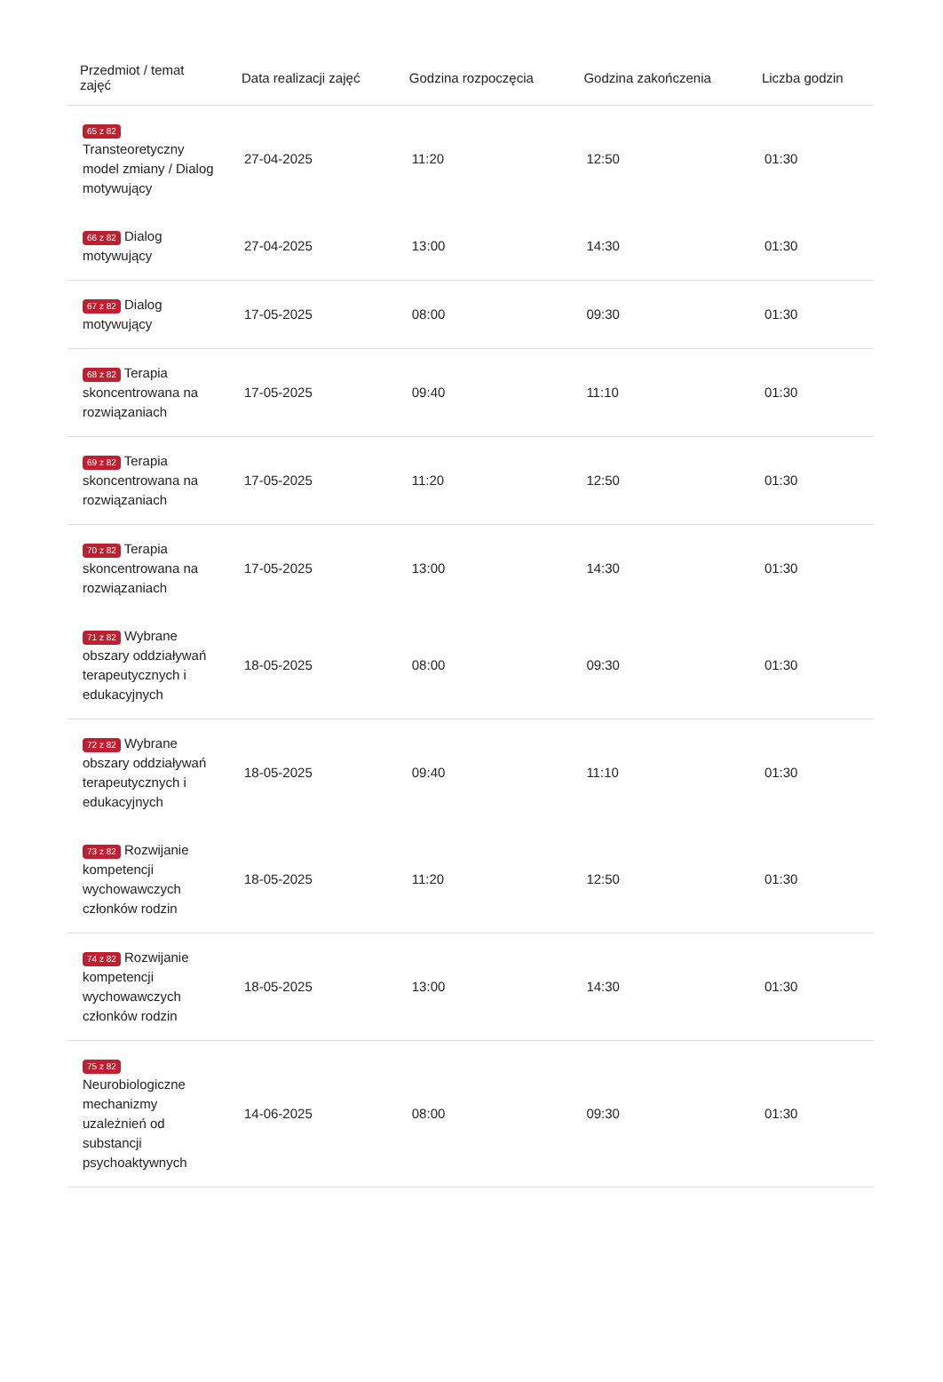| Przedmiot / temat zajęć | Data realizacji zajęć | Godzina rozpoczęcia | Godzina zakończenia | Liczba godzin |
| --- | --- | --- | --- | --- |
| 65 z 82 Transteoretyczny model zmiany / Dialog motywujący | 27-04-2025 | 11:20 | 12:50 | 01:30 |
| 66 z 82 Dialog motywujący | 27-04-2025 | 13:00 | 14:30 | 01:30 |
| 67 z 82 Dialog motywujący | 17-05-2025 | 08:00 | 09:30 | 01:30 |
| 68 z 82 Terapia skoncentrowana na rozwiązaniach | 17-05-2025 | 09:40 | 11:10 | 01:30 |
| 69 z 82 Terapia skoncentrowana na rozwiązaniach | 17-05-2025 | 11:20 | 12:50 | 01:30 |
| 70 z 82 Terapia skoncentrowana na rozwiązaniach | 17-05-2025 | 13:00 | 14:30 | 01:30 |
| 71 z 82 Wybrane obszary oddziaływań terapeutycznych i edukacyjnych | 18-05-2025 | 08:00 | 09:30 | 01:30 |
| 72 z 82 Wybrane obszary oddziaływań terapeutycznych i edukacyjnych | 18-05-2025 | 09:40 | 11:10 | 01:30 |
| 73 z 82 Rozwijanie kompetencji wychowawczych członków rodzin | 18-05-2025 | 11:20 | 12:50 | 01:30 |
| 74 z 82 Rozwijanie kompetencji wychowawczych członków rodzin | 18-05-2025 | 13:00 | 14:30 | 01:30 |
| 75 z 82 Neurobiologiczne mechanizmy uzależnień od substancji psychoaktywnych | 14-06-2025 | 08:00 | 09:30 | 01:30 |